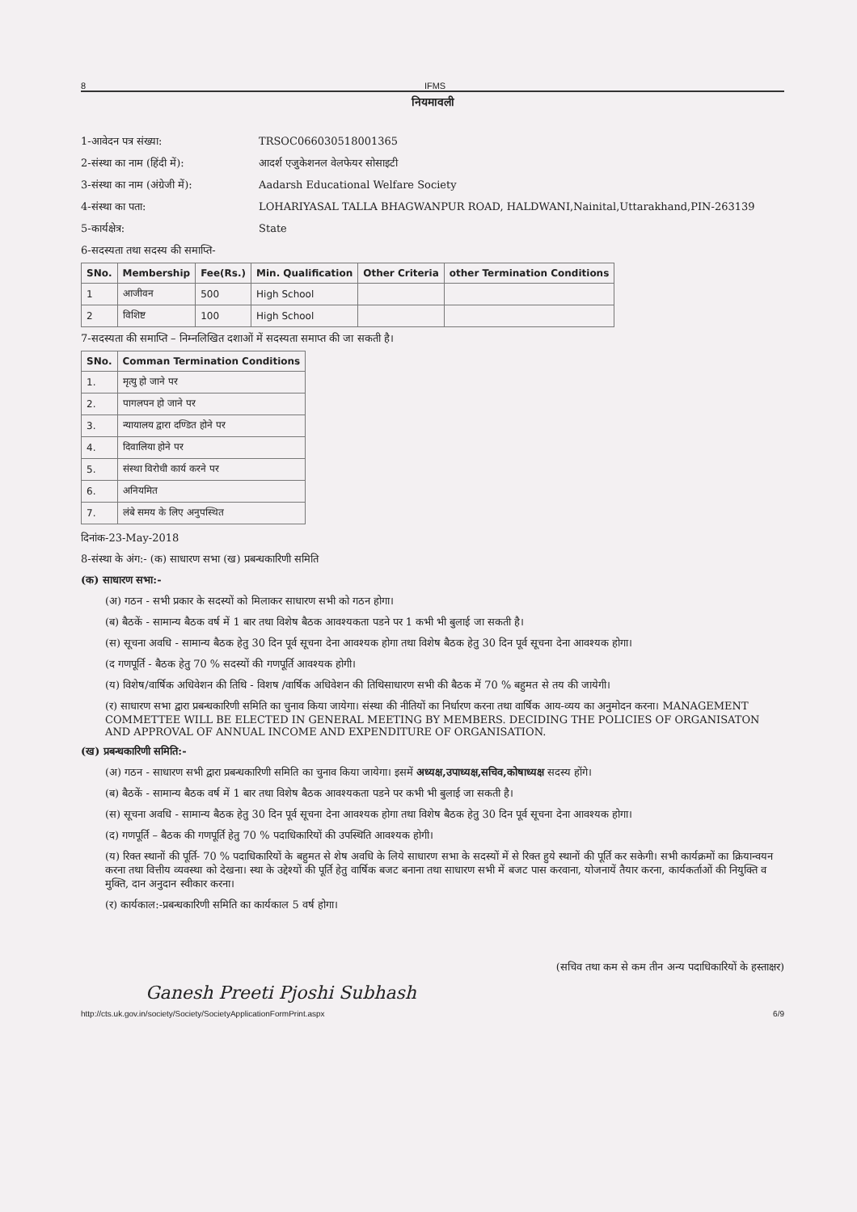8 IFMS
नियमावली
1-आवेदन पत्र संख्या: TRSOC066030518001365
2-संस्था का नाम (हिंदी में): आदर्श एजुकेशनल वेलफेयर सोसाइटी
3-संस्था का नाम (अंग्रेजी में): Aadarsh Educational Welfare Society
4-संस्था का पता: LOHARIYASAL TALLA BHAGWANPUR ROAD, HALDWANI,Nainital,Uttarakhand,PIN-263139
5-कार्यक्षेत्र: State
6-सदस्यता तथा सदस्य की समाप्ति-
| SNo. | Membership | Fee(Rs.) | Min. Qualification | Other Criteria | other Termination Conditions |
| --- | --- | --- | --- | --- | --- |
| 1 | आजीवन | 500 | High School | | |
| 2 | विशिष्ट | 100 | High School | | |
7-सदस्यता की समाप्ति – निम्नलिखित दशाओं में सदस्यता समाप्त की जा सकती है।
| SNo. | Comman Termination Conditions |
| --- | --- |
| 1. | मृत्यु हो जाने पर |
| 2. | पागलपन हो जाने पर |
| 3. | न्यायालय द्वारा दण्डित होने पर |
| 4. | दिवालिया होने पर |
| 5. | संस्था विरोधी कार्य करने पर |
| 6. | अनियमित |
| 7. | लंबे समय के लिए अनुपस्थित |
दिनांक-23-May-2018
8-संस्था के अंग:- (क) साधारण सभा (ख) प्रबन्धकारिणी समिति
(क) साधारण सभा:-
(अ) गठन - सभी प्रकार के सदस्यों को मिलाकर साधारण सभी को गठन होगा।
(ब) बैठकें - सामान्य बैठक वर्ष में 1 बार तथा विशेष बैठक आवश्यकता पडने पर 1 कभी भी बुलाई जा सकती है।
(स) सूचना अवधि - सामान्य बैठक हेतु 30 दिन पूर्व सूचना देना आवश्यक होगा तथा विशेष बैठक हेतु 30 दिन पूर्व सूचना देना आवश्यक होगा।
(द गणपूर्ति - बैठक हेतु 70 % सदस्यों की गणपूर्ति आवश्यक होगी।
(य) विशेष/वार्षिक अधिवेशन की तिथि - विशष /वार्षिक अधिवेशन की तिथिसाधारण सभी की बैठक में 70 % बहुमत से तय की जायेगी।
(र) साधारण सभा द्वारा प्रबन्धकारिणी समिति का चुनाव किया जायेगा। संस्था की नीतियों का निर्धारण करना तथा वार्षिक आय-व्यय का अनुमोदन करना। MANAGEMENT COMMETTEE WILL BE ELECTED IN GENERAL MEETING BY MEMBERS. DECIDING THE POLICIES OF ORGANISATON AND APPROVAL OF ANNUAL INCOME AND EXPENDITURE OF ORGANISATION.
(ख) प्रबन्धकारिणी समिति:-
(अ) गठन - साधारण सभी द्वारा प्रबन्धकारिणी समिति का चुनाव किया जायेगा। इसमें अध्यक्ष,उपाध्यक्ष,सचिव,कोषाध्यक्ष सदस्य होंगे।
(ब) बैठकें - सामान्य बैठक वर्ष में 1 बार तथा विशेष बैठक आवश्यकता पडने पर कभी भी बुलाई जा सकती है।
(स) सूचना अवधि - सामान्य बैठक हेतु 30 दिन पूर्व सूचना देना आवश्यक होगा तथा विशेष बैठक हेतु 30 दिन पूर्व सूचना देना आवश्यक होगा।
(द) गणपूर्ति – बैठक की गणपूर्ति हेतु 70 % पदाधिकारियों की उपस्थिति आवश्यक होगी।
(य) रिक्त स्थानों की पूर्ति- 70 % पदाधिकारियों के बहुमत से शेष अवधि के लिये साधारण सभा के सदस्यों में से रिक्त हुये स्थानों की पूर्ति कर सकेगी। सभी कार्यक्रमों का क्रियान्वयन करना तथा वित्तीय व्यवस्था को देखना। स्था के उद्देश्यों की पूर्ति हेतु वार्षिक बजट बनाना तथा साधारण सभी में बजट पास करवाना, योजनायें तैयार करना, कार्यकर्ताओं की नियुक्ति व मुक्ति, दान अनुदान स्वीकार करना।
(र) कार्यकाल:-प्रबन्धकारिणी समिति का कार्यकाल 5 वर्ष होगा।
(सचिव तथा कम से कम तीन अन्य पदाधिकारियों के हस्ताक्षर)
Ganesh Preeti Pjoshi Subhash
http://cts.uk.gov.in/society/Society/SocietyApplicationFormPrint.aspx 6/9